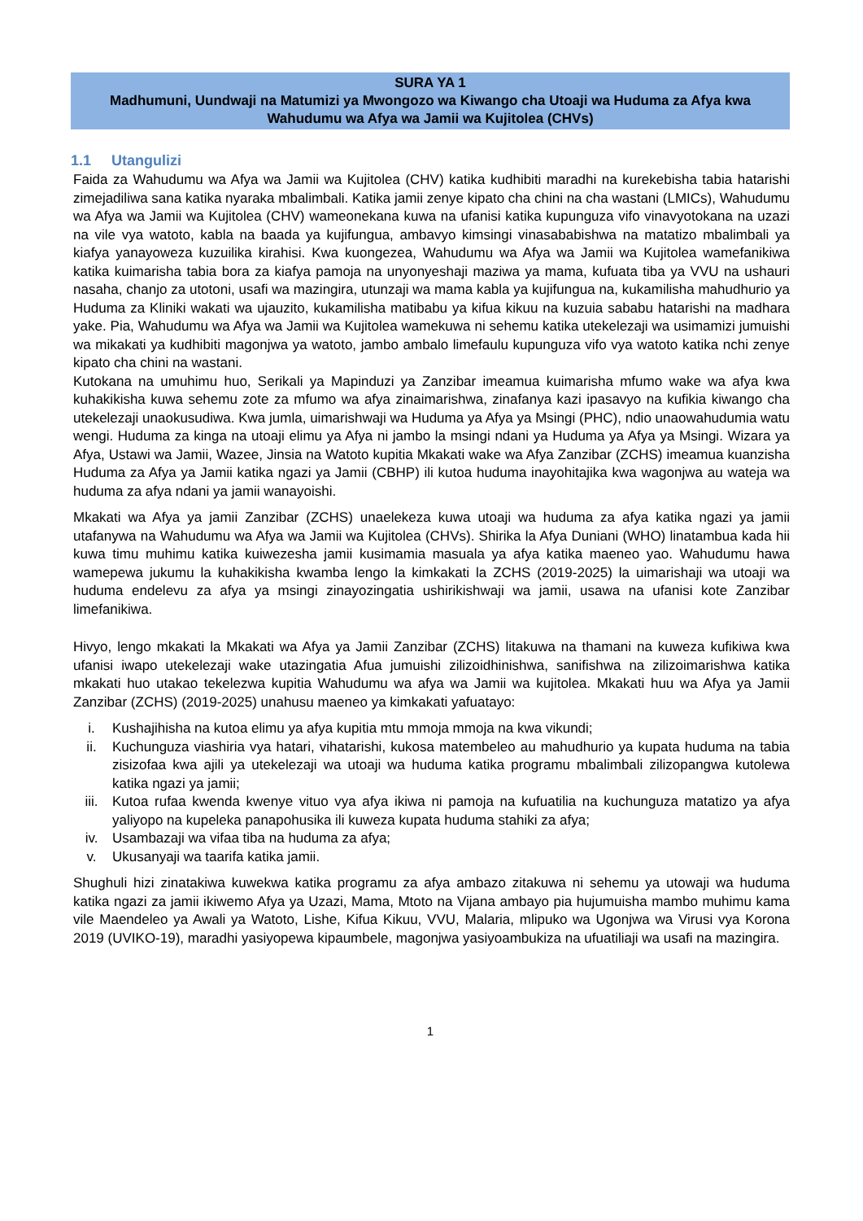SURA YA 1
Madhumuni, Uundwaji na Matumizi ya Mwongozo wa Kiwango cha Utoaji wa Huduma za Afya kwa Wahudumu wa Afya wa Jamii wa Kujitolea (CHVs)
1.1 Utangulizi
Faida za Wahudumu wa Afya wa Jamii wa Kujitolea (CHV) katika kudhibiti maradhi na kurekebisha tabia hatarishi zimejadiliwa sana katika nyaraka mbalimbali. Katika jamii zenye kipato cha chini na cha wastani (LMICs), Wahudumu wa Afya wa Jamii wa Kujitolea (CHV) wameonekana kuwa na ufanisi katika kupunguza vifo vinavyotokana na uzazi na vile vya watoto, kabla na baada ya kujifungua, ambavyo kimsingi vinasababishwa na matatizo mbalimbali ya kiafya yanayoweza kuzuilika kirahisi. Kwa kuongezea, Wahudumu wa Afya wa Jamii wa Kujitolea wamefanikiwa katika kuimarisha tabia bora za kiafya pamoja na unyonyeshaji maziwa ya mama, kufuata tiba ya VVU na ushauri nasaha, chanjo za utotoni, usafi wa mazingira, utunzaji wa mama kabla ya kujifungua na, kukamilisha mahudhurio ya Huduma za Kliniki wakati wa ujauzito, kukamilisha matibabu ya kifua kikuu na kuzuia sababu hatarishi na madhara yake. Pia, Wahudumu wa Afya wa Jamii wa Kujitolea wamekuwa ni sehemu katika utekelezaji wa usimamizi jumuishi wa mikakati ya kudhibiti magonjwa ya watoto, jambo ambalo limefaulu kupunguza vifo vya watoto katika nchi zenye kipato cha chini na wastani.
Kutokana na umuhimu huo, Serikali ya Mapinduzi ya Zanzibar imeamua kuimarisha mfumo wake wa afya kwa kuhakikisha kuwa sehemu zote za mfumo wa afya zinaimarishwa, zinafanya kazi ipasavyo na kufikia kiwango cha utekelezaji unaokusudiwa. Kwa jumla, uimarishwaji wa Huduma ya Afya ya Msingi (PHC), ndio unaowahudumia watu wengi. Huduma za kinga na utoaji elimu ya Afya ni jambo la msingi ndani ya Huduma ya Afya ya Msingi. Wizara ya Afya, Ustawi wa Jamii, Wazee, Jinsia na Watoto kupitia Mkakati wake wa Afya Zanzibar (ZCHS) imeamua kuanzisha Huduma za Afya ya Jamii katika ngazi ya Jamii (CBHP) ili kutoa huduma inayohitajika kwa wagonjwa au wateja wa huduma za afya ndani ya jamii wanayoishi.
Mkakati wa Afya ya jamii Zanzibar (ZCHS) unaelekeza kuwa utoaji wa huduma za afya katika ngazi ya jamii utafanywa na Wahudumu wa Afya wa Jamii wa Kujitolea (CHVs). Shirika la Afya Duniani (WHO) linatambua kada hii kuwa timu muhimu katika kuiwezesha jamii kusimamia masuala ya afya katika maeneo yao. Wahudumu hawa wamepewa jukumu la kuhakikisha kwamba lengo la kimkakati la ZCHS (2019-2025) la uimarishaji wa utoaji wa huduma endelevu za afya ya msingi zinayozingatia ushirikishwaji wa jamii, usawa na ufanisi kote Zanzibar limefanikiwa.
Hivyo, lengo mkakati la Mkakati wa Afya ya Jamii Zanzibar (ZCHS) litakuwa na thamani na kuweza kufikiwa kwa ufanisi iwapo utekelezaji wake utazingatia Afua jumuishi zilizoidhinishwa, sanifishwa na zilizoimarishwa katika mkakati huo utakao tekelezwa kupitia Wahudumu wa afya wa Jamii wa kujitolea. Mkakati huu wa Afya ya Jamii Zanzibar (ZCHS) (2019-2025) unahusu maeneo ya kimkakati yafuatayo:
i. Kushajihisha na kutoa elimu ya afya kupitia mtu mmoja mmoja na kwa vikundi;
ii. Kuchunguza viashiria vya hatari, vihatarishi, kukosa matembeleo au mahudhurio ya kupata huduma na tabia zisizofaa kwa ajili ya utekelezaji wa utoaji wa huduma katika programu mbalimbali zilizopangwa kutolewa katika ngazi ya jamii;
iii. Kutoa rufaa kwenda kwenye vituo vya afya ikiwa ni pamoja na kufuatilia na kuchunguza matatizo ya afya yaliyopo na kupeleka panapohusika ili kuweza kupata huduma stahiki za afya;
iv. Usambazaji wa vifaa tiba na huduma za afya;
v. Ukusanyaji wa taarifa katika jamii.
Shughuli hizi zinatakiwa kuwekwa katika programu za afya ambazo zitakuwa ni sehemu ya utowaji wa huduma katika ngazi za jamii ikiwemo Afya ya Uzazi, Mama, Mtoto na Vijana ambayo pia hujumuisha mambo muhimu kama vile Maendeleo ya Awali ya Watoto, Lishe, Kifua Kikuu, VVU, Malaria, mlipuko wa Ugonjwa wa Virusi vya Korona 2019 (UVIKO-19), maradhi yasiyopewa kipaumbele, magonjwa yasiyoambukiza na ufuatiliaji wa usafi na mazingira.
1